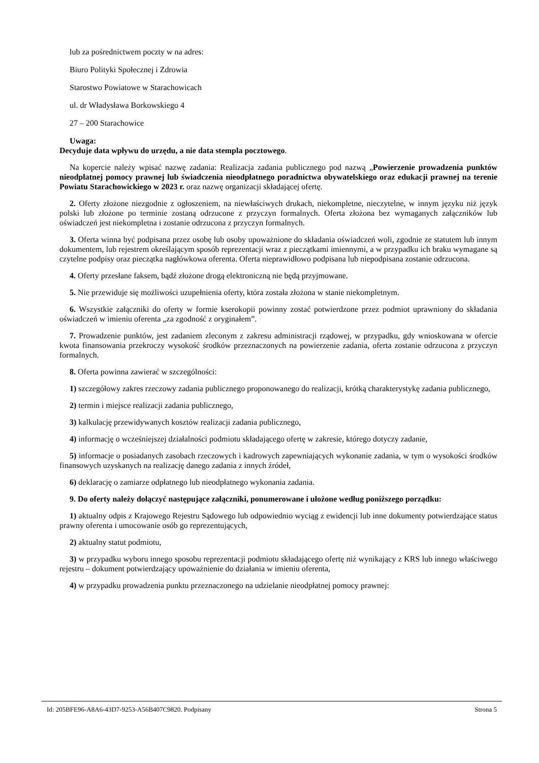lub za pośrednictwem poczty w na adres:
Biuro Polityki Społecznej i Zdrowia
Starostwo Powiatowe w Starachowicach
ul. dr Władysława Borkowskiego 4
27 – 200 Starachowice
Uwaga:
Decyduje data wpływu do urzędu, a nie data stempla pocztowego.
Na kopercie należy wpisać nazwę zadania: Realizacja zadania publicznego pod nazwą „Powierzenie prowadzenia punktów nieodpłatnej pomocy prawnej lub świadczenia nieodpłatnego poradnictwa obywatelskiego oraz edukacji prawnej na terenie Powiatu Starachowickiego w 2023 r. oraz nazwę organizacji składającej ofertę.
2. Oferty złożone niezgodnie z ogłoszeniem, na niewłaściwych drukach, niekompletne, nieczytelne, w innym języku niż język polski lub złożone po terminie zostaną odrzucone z przyczyn formalnych. Oferta złożona bez wymaganych załączników lub oświadczeń jest niekompletna i zostanie odrzucona z przyczyn formalnych.
3. Oferta winna być podpisana przez osobę lub osoby upoważnione do składania oświadczeń woli, zgodnie ze statutem lub innym dokumentem, lub rejestrem określającym sposób reprezentacji wraz z pieczątkami imiennymi, a w przypadku ich braku wymagane są czytelne podpisy oraz pieczątka nagłówkowa oferenta. Oferta nieprawidłowo podpisana lub niepodpisana zostanie odrzucona.
4. Oferty przesłane faksem, bądź złożone drogą elektroniczną nie będą przyjmowane.
5. Nie przewiduje się możliwości uzupełnienia oferty, która została złożona w stanie niekompletnym.
6. Wszystkie załączniki do oferty w formie kserokopii powinny zostać potwierdzone przez podmiot uprawniony do składania oświadczeń w imieniu oferenta „za zgodność z oryginałem”.
7. Prowadzenie punktów, jest zadaniem zleconym z zakresu administracji rządowej, w przypadku, gdy wnioskowana w ofercie kwota finansowania przekroczy wysokość środków przeznaczonych na powierzenie zadania, oferta zostanie odrzucona z przyczyn formalnych.
8. Oferta powinna zawierać w szczególności:
1) szczegółowy zakres rzeczowy zadania publicznego proponowanego do realizacji, krótką charakterystykę zadania publicznego,
2) termin i miejsce realizacji zadania publicznego,
3) kalkulację przewidywanych kosztów realizacji zadania publicznego,
4) informację o wcześniejszej działalności podmiotu składającego ofertę w zakresie, którego dotyczy zadanie,
5) informacje o posiadanych zasobach rzeczowych i kadrowych zapewniających wykonanie zadania, w tym o wysokości środków finansowych uzyskanych na realizację danego zadania z innych źródeł,
6) deklarację o zamiarze odpłatnego lub nieodpłatnego wykonania zadania.
9. Do oferty należy dołączyć następujące załączniki, ponumerowane i ułożone według poniższego porządku:
1) aktualny odpis z Krajowego Rejestru Sądowego lub odpowiednio wyciąg z ewidencji lub inne dokumenty potwierdzające status prawny oferenta i umocowanie osób go reprezentujących,
2) aktualny statut podmiotu,
3) w przypadku wyboru innego sposobu reprezentacji podmiotu składającego ofertę niż wynikający z KRS lub innego właściwego rejestru – dokument potwierdzający upoważnienie do działania w imieniu oferenta,
4) w przypadku prowadzenia punktu przeznaczonego na udzielanie nieodpłatnej pomocy prawnej:
Id: 205BFE96-A8A6-43D7-9253-A56B407C9820. Podpisany Strona 5